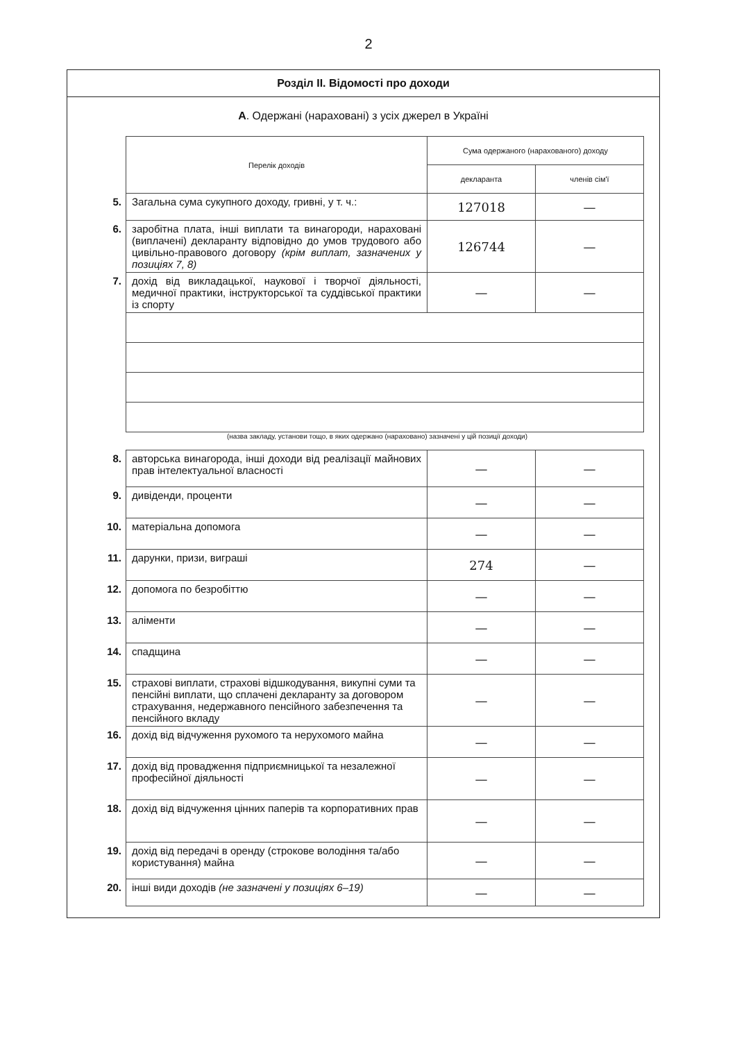2
Розділ II. Відомості про доходи
А. Одержані (нараховані) з усіх джерел в Україні
| | Перелік доходів | Сума одержаного (нарахованого) доходу | |
| | | декларанта | членів сім'ї |
| 5. | Загальна сума сукупного доходу, гривні, у т. ч.: | 127018 | — |
| 6. | заробітна плата, інші виплати та винагороди, нараховані (виплачені) декларанту відповідно до умов трудового або цивільно-правового договору (крім виплат, зазначених у позиціях 7, 8) | 126744 | — |
| 7. | дохід від викладацької, наукової і творчої діяльності, медичної практики, інструкторської та суддівської практики із спорту | — | — |
(назва закладу, установи тощо, в яких одержано (нараховано) зазначені у цій позиції доходи)
| 8. | авторська винагорода, інші доходи від реалізації майнових прав інтелектуальної власності | — | — |
| 9. | дивіденди, проценти | — | — |
| 10. | матеріальна допомога | — | — |
| 11. | дарунки, призи, виграші | 274 | — |
| 12. | допомога по безробіттю | — | — |
| 13. | аліменти | — | — |
| 14. | спадщина | — | — |
| 15. | страхові виплати, страхові відшкодування, викупні суми та пенсійні виплати, що сплачені декларанту за договором страхування, недержавного пенсійного забезпечення та пенсійного вкладу | — | — |
| 16. | дохід від відчуження рухомого та нерухомого майна | — | — |
| 17. | дохід від провадження підприємницької та незалежної професійної діяльності | — | — |
| 18. | дохід від відчуження цінних паперів та корпоративних прав | — | — |
| 19. | дохід від передачі в оренду (строкове володіння та/або користування) майна | — | — |
| 20. | інші види доходів (не зазначені у позиціях 6–19) | — | — |